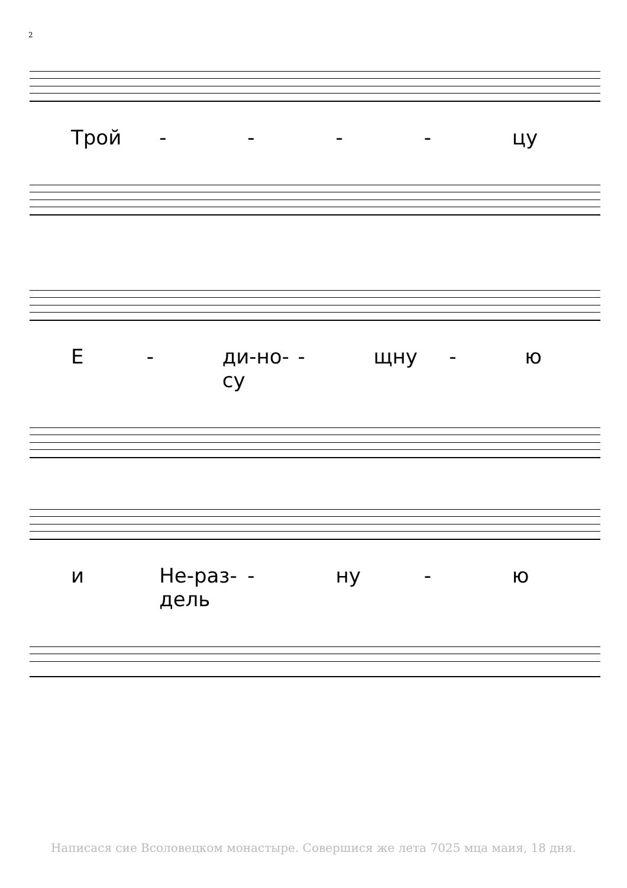2
Трой - - - - цу
Е - ди-но-су - щну - ю
и Не-раз-дель - ну - ю
Написася сие Всоловецком монастыре. Совершися же лета 7025 мца маия, 18 дня.